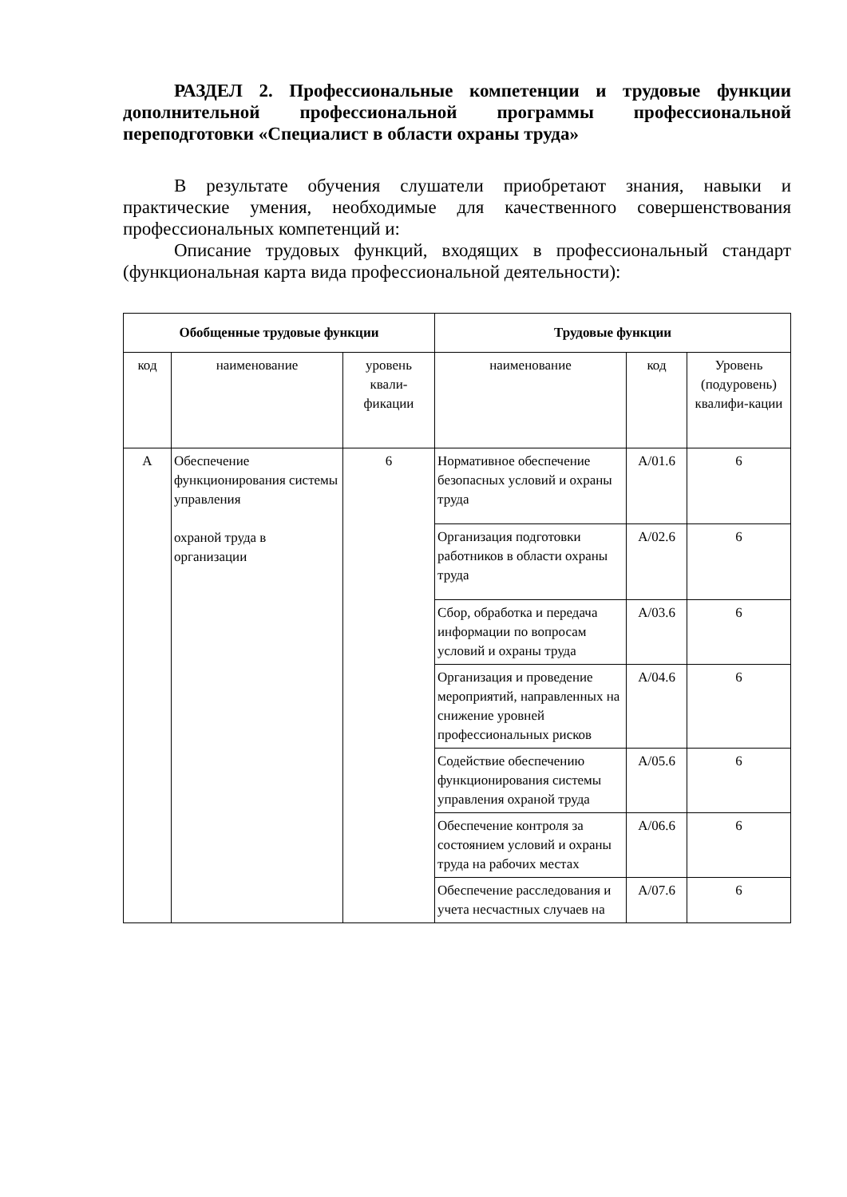РАЗДЕЛ 2. Профессиональные компетенции и трудовые функции дополнительной профессиональной программы профессиональной переподготовки «Специалист в области охраны труда»
В результате обучения слушатели приобретают знания, навыки и практические умения, необходимые для качественного совершенствования профессиональных компетенций и:
Описание трудовых функций, входящих в профессиональный стандарт (функциональная карта вида профессиональной деятельности):
| Обобщенные трудовые функции | | | Трудовые функции | | |
| --- | --- | --- | --- | --- | --- |
| код | наименование | уровень квали-фикации | наименование | код | Уровень (подуровень) квалифи-кации |
| А | Обеспечение функционирования системы управления охраной труда в организации | 6 | Нормативное обеспечение безопасных условий и охраны труда | А/01.6 | 6 |
| | | | Организация подготовки работников в области охраны труда | А/02.6 | 6 |
| | | | Сбор, обработка и передача информации по вопросам условий и охраны труда | А/03.6 | 6 |
| | | | Организация и проведение мероприятий, направленных на снижение уровней профессиональных рисков | А/04.6 | 6 |
| | | | Содействие обеспечению функционирования системы управления охраной труда | А/05.6 | 6 |
| | | | Обеспечение контроля за состоянием условий и охраны труда на рабочих местах | А/06.6 | 6 |
| | | | Обеспечение расследования и учета несчастных случаев на | А/07.6 | 6 |